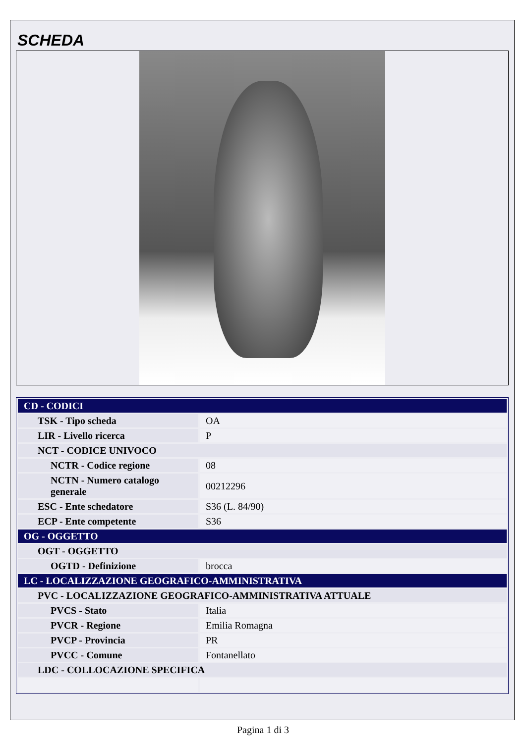SCHEDA
| CD - CODICI | |
| TSK - Tipo scheda | OA |
| LIR - Livello ricerca | P |
| NCT - CODICE UNIVOCO | |
| NCTR - Codice regione | 08 |
| NCTN - Numero catalogo generale | 00212296 |
| ESC - Ente schedatore | S36 (L. 84/90) |
| ECP - Ente competente | S36 |
| OG - OGGETTO | |
| OGT - OGGETTO | |
| OGTD - Definizione | brocca |
| LC - LOCALIZZAZIONE GEOGRAFICO-AMMINISTRATIVA | |
| PVC - LOCALIZZAZIONE GEOGRAFICO-AMMINISTRATIVA ATTUALE | |
| PVCS - Stato | Italia |
| PVCR - Regione | Emilia Romagna |
| PVCP - Provincia | PR |
| PVCC - Comune | Fontanellato |
| LDC - COLLOCAZIONE SPECIFICA | |
Pagina 1 di 3